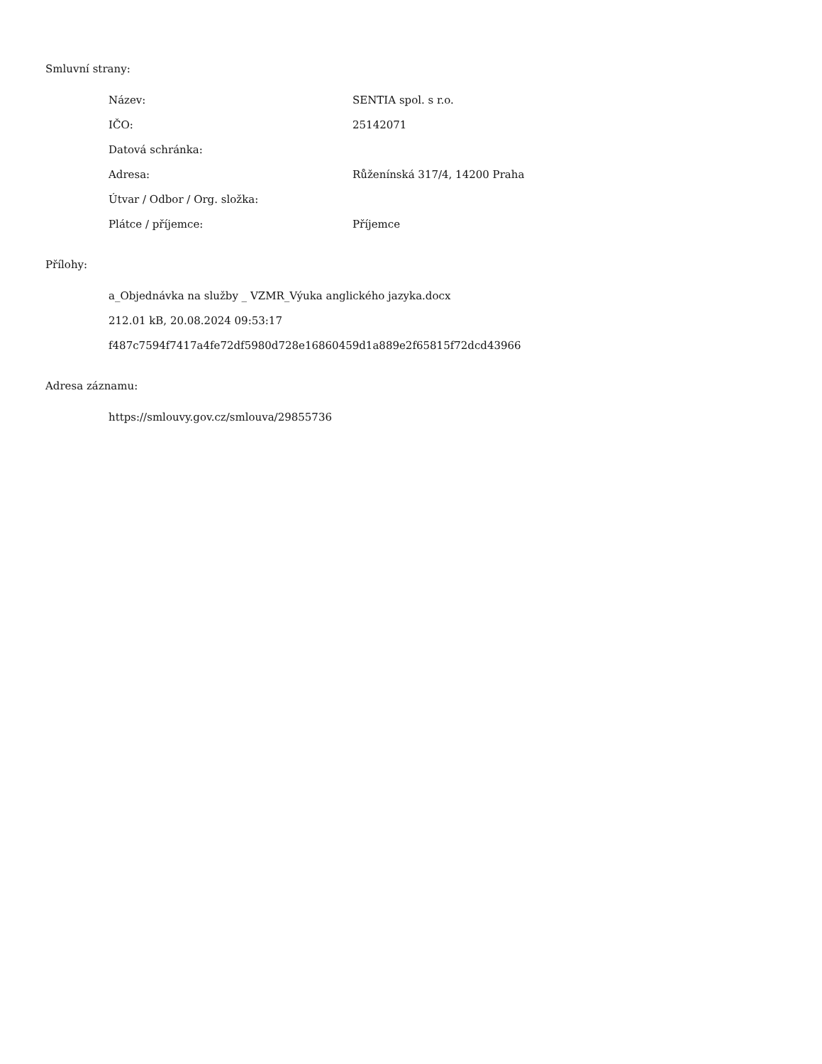Smluvní strany:
| Název: | SENTIA spol. s r.o. |
| IČO: | 25142071 |
| Datová schránka: | |
| Adresa: | Růženínská 317/4, 14200 Praha |
| Útvar / Odbor / Org. složka: | |
| Plátce / příjemce: | Příjemce |
Přílohy:
a_Objednávka na služby _ VZMR_Výuka anglického jazyka.docx
212.01 kB, 20.08.2024 09:53:17
f487c7594f7417a4fe72df5980d728e16860459d1a889e2f65815f72dcd43966
Adresa záznamu:
https://smlouvy.gov.cz/smlouva/29855736